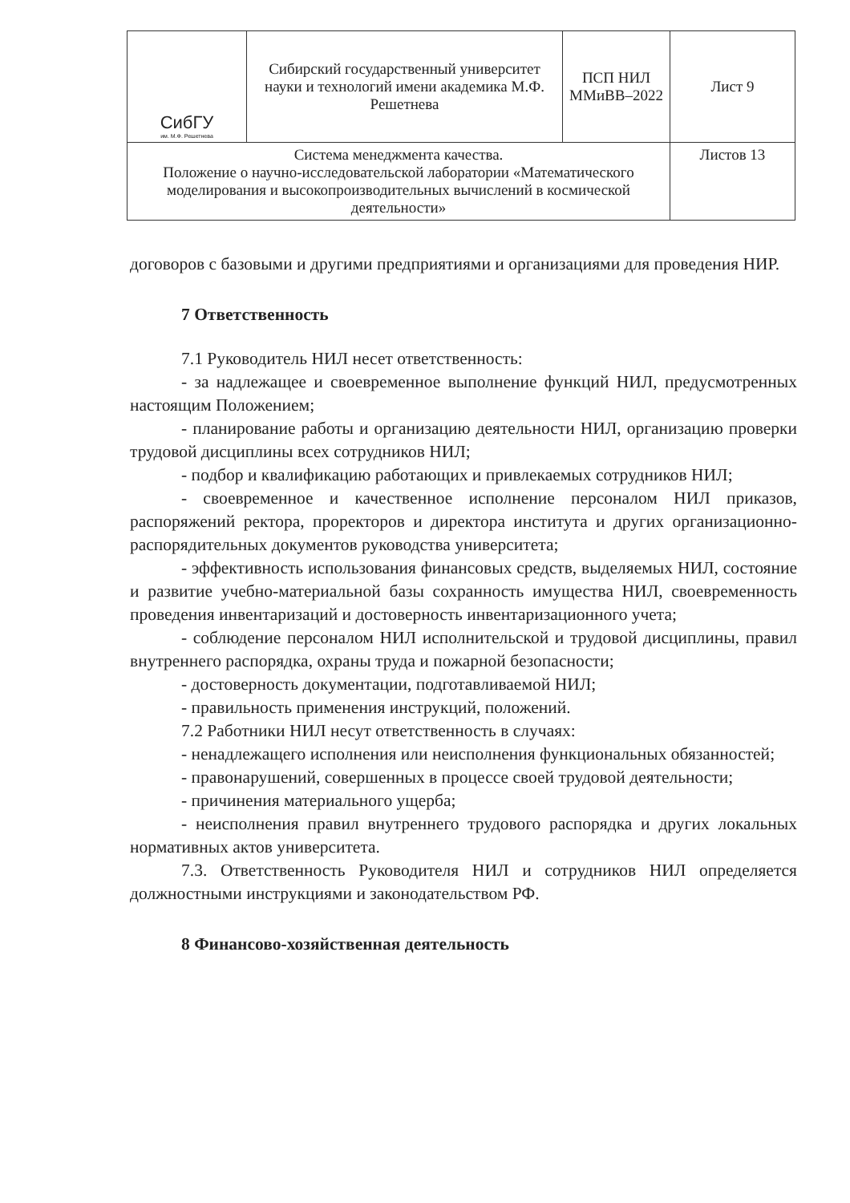| СибГУ им. М.Ф. Решетнева | Сибирский государственный университет науки и технологий имени академика М.Ф. Решетнева | ПСП НИЛ ММиВВ–2022 | Лист 9 |
| Система менеджмента качества. Положение о научно-исследовательской лаборатории «Математического моделирования и высокопроизводительных вычислений в космической деятельности» | | | Листов 13 |
договоров с базовыми и другими предприятиями и организациями для проведения НИР.
7 Ответственность
7.1 Руководитель НИЛ несет ответственность:
- за надлежащее и своевременное выполнение функций НИЛ, предусмотренных настоящим Положением;
- планирование работы и организацию деятельности НИЛ, организацию проверки трудовой дисциплины всех сотрудников НИЛ;
- подбор и квалификацию работающих и привлекаемых сотрудников НИЛ;
- своевременное и качественное исполнение персоналом НИЛ приказов, распоряжений ректора, проректоров и директора института и других организационно-распорядительных документов руководства университета;
- эффективность использования финансовых средств, выделяемых НИЛ, состояние и развитие учебно-материальной базы сохранность имущества НИЛ, своевременность проведения инвентаризаций и достоверность инвентаризационного учета;
- соблюдение персоналом НИЛ исполнительской и трудовой дисциплины, правил внутреннего распорядка, охраны труда и пожарной безопасности;
- достоверность документации, подготавливаемой НИЛ;
- правильность применения инструкций, положений.
7.2 Работники НИЛ несут ответственность в случаях:
- ненадлежащего исполнения или неисполнения функциональных обязанностей;
- правонарушений, совершенных в процессе своей трудовой деятельности;
- причинения материального ущерба;
- неисполнения правил внутреннего трудового распорядка и других локальных нормативных актов университета.
7.3. Ответственность Руководителя НИЛ и сотрудников НИЛ определяется должностными инструкциями и законодательством РФ.
8 Финансово-хозяйственная деятельность